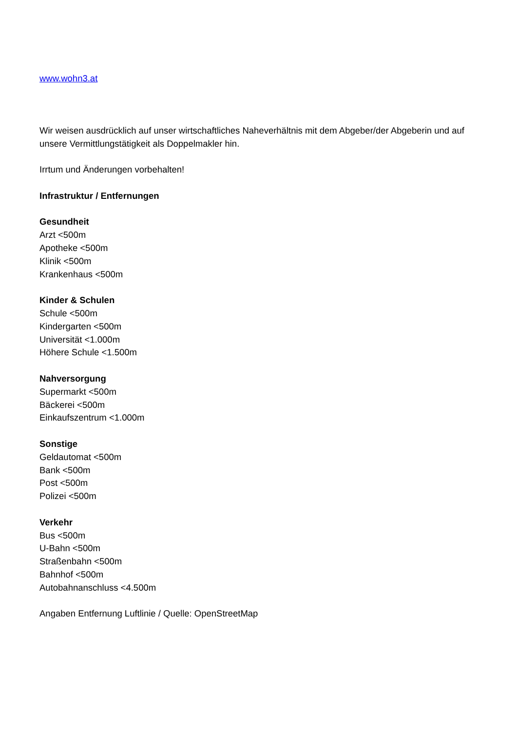www.wohn3.at
Wir weisen ausdrücklich auf unser wirtschaftliches Naheverhältnis mit dem Abgeber/der Abgeberin und auf unsere Vermittlungstätigkeit als Doppelmakler hin.
Irrtum und Änderungen vorbehalten!
Infrastruktur / Entfernungen
Gesundheit
Arzt <500m
Apotheke <500m
Klinik <500m
Krankenhaus <500m
Kinder & Schulen
Schule <500m
Kindergarten <500m
Universität <1.000m
Höhere Schule <1.500m
Nahversorgung
Supermarkt <500m
Bäckerei <500m
Einkaufszentrum <1.000m
Sonstige
Geldautomat <500m
Bank <500m
Post <500m
Polizei <500m
Verkehr
Bus <500m
U-Bahn <500m
Straßenbahn <500m
Bahnhof <500m
Autobahnanschluss <4.500m
Angaben Entfernung Luftlinie / Quelle: OpenStreetMap